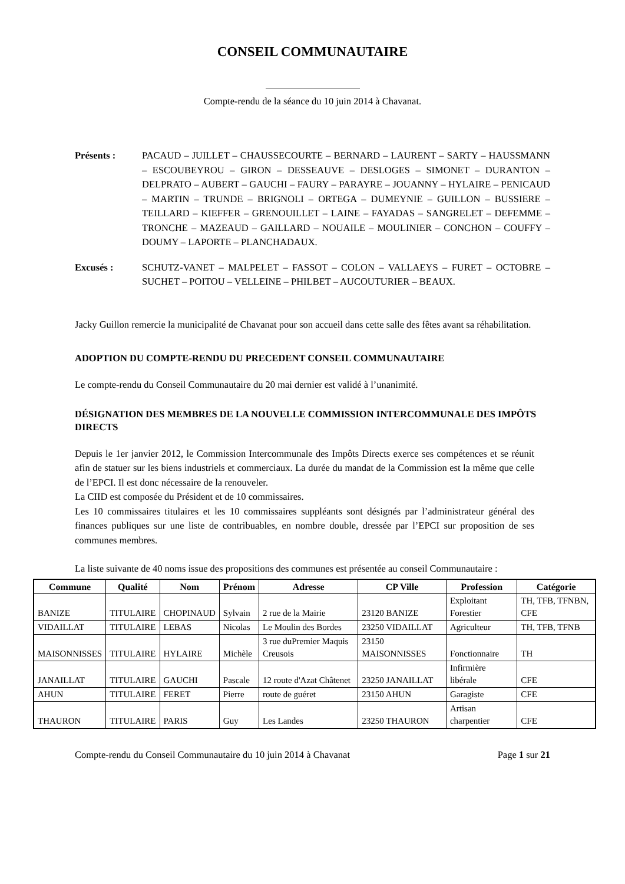CONSEIL COMMUNAUTAIRE
Compte-rendu de la séance du 10 juin 2014 à Chavanat.
Présents : PACAUD – JUILLET – CHAUSSECOURTE – BERNARD – LAURENT – SARTY – HAUSSMANN – ESCOUBEYROU – GIRON – DESSEAUVE – DESLOGES – SIMONET – DURANTON – DELPRATO – AUBERT – GAUCHI – FAURY – PARAYRE – JOUANNY – HYLAIRE – PENICAUD – MARTIN – TRUNDE – BRIGNOLI – ORTEGA – DUMEYNIE – GUILLON – BUSSIERE – TEILLARD – KIEFFER – GRENOUILLET – LAINE – FAYADAS – SANGRELET – DEFEMME – TRONCHE – MAZEAUD – GAILLARD – NOUAILE – MOULINIER – CONCHON – COUFFY – DOUMY – LAPORTE – PLANCHADAUX.
Excusés : SCHUTZ-VANET – MALPELET – FASSOT – COLON – VALLAEYS – FURET – OCTOBRE – SUCHET – POITOU – VELLEINE – PHILBET – AUCOUTURIER – BEAUX.
Jacky Guillon remercie la municipalité de Chavanat pour son accueil dans cette salle des fêtes avant sa réhabilitation.
ADOPTION DU COMPTE-RENDU DU PRECEDENT CONSEIL COMMUNAUTAIRE
Le compte-rendu du Conseil Communautaire du 20 mai dernier est validé à l’unanimité.
DÉSIGNATION DES MEMBRES DE LA NOUVELLE COMMISSION INTERCOMMUNALE DES IMPÔTS DIRECTS
Depuis le 1er janvier 2012, le Commission Intercommunale des Impôts Directs exerce ses compétences et se réunit afin de statuer sur les biens industriels et commerciaux. La durée du mandat de la Commission est la même que celle de l’EPCI. Il est donc nécessaire de la renouveler.
La CIID est composée du Président et de 10 commissaires.
Les 10 commissaires titulaires et les 10 commissaires suppléants sont désignés par l’administrateur général des finances publiques sur une liste de contribuables, en nombre double, dressée par l’EPCI sur proposition de ses communes membres.
La liste suivante de 40 noms issue des propositions des communes est présentée au conseil Communautaire :
| Commune | Qualité | Nom | Prénom | Adresse | CP Ville | Profession | Catégorie |
| --- | --- | --- | --- | --- | --- | --- | --- |
| BANIZE | TITULAIRE | CHOPINAUD | Sylvain | 2 rue de la Mairie | 23120 BANIZE | Exploitant Forestier | TH, TFB, TFNBN, CFE |
| VIDAILLAT | TITULAIRE | LEBAS | Nicolas | Le Moulin des Bordes | 23250 VIDAILLAT | Agriculteur | TH, TFB, TFNB |
| MAISONNISSES | TITULAIRE | HYLAIRE | Michèle | 3 rue duPremier Maquis Creusois | 23150 MAISONNISSES | Fonctionnaire | TH |
| JANAILLAT | TITULAIRE | GAUCHI | Pascale | 12 route d'Azat Châtenet | 23250 JANAILLAT | Infirmière libérale | CFE |
| AHUN | TITULAIRE | FERET | Pierre | route de guéret | 23150 AHUN | Garagiste | CFE |
| THAURON | TITULAIRE | PARIS | Guy | Les Landes | 23250 THAURON | Artisan charpentier | CFE |
Compte-rendu du Conseil Communautaire du 10 juin 2014 à Chavanat Page 1 sur 21